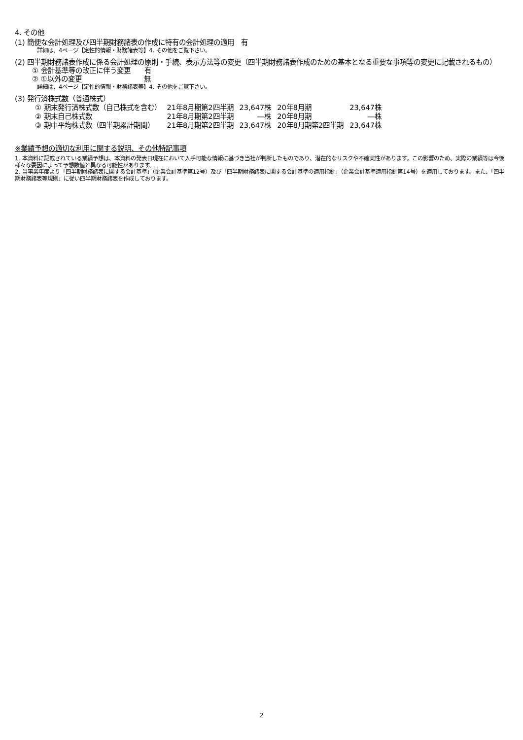4. その他
(1) 簡便な会計処理及び四半期財務諸表の作成に特有の会計処理の適用　有
詳細は、4ページ【定性的情報・財務諸表等】4. その他をご覧下さい。
(2) 四半期財務諸表作成に係る会計処理の原則・手続、表示方法等の変更（四半期財務諸表作成のための基本となる重要な事項等の変更に記載されるもの）
① 会計基準等の改正に伴う変更　　有
② ①以外の変更　　　　　　　　　無
詳細は、4ページ【定性的情報・財務諸表等】4. その他をご覧下さい。
(3) 発行済株式数（普通株式）
| ① 期末発行済株式数（自己株式を含む） | 21年8月期第2四半期 | 23,647株 | 20年8月期 | 23,647株 |
| ② 期末自己株式数 | 21年8月期第2四半期 | ―株 | 20年8月期 | ―株 |
| ③ 期中平均株式数（四半期累計期間） | 21年8月期第2四半期 | 23,647株 | 20年8月期第2四半期 | 23,647株 |
※業績予想の適切な利用に関する説明、その他特記事項
1. 本資料に記載されている業績予想は、本資料の発表日現在において入手可能な情報に基づき当社が判断したものであり、潜在的なリスクや不確実性があります。この影響のため、実際の業績等は今後様々な要因によって予想数値と異なる可能性があります。
2. 当事業年度より「四半期財務諸表に関する会計基準」（企業会計基準第12号）及び「四半期財務諸表に関する会計基準の適用指針」（企業会計基準適用指針第14号）を適用しております。また、「四半期財務諸表等規則」に従い四半期財務諸表を作成しております。
2